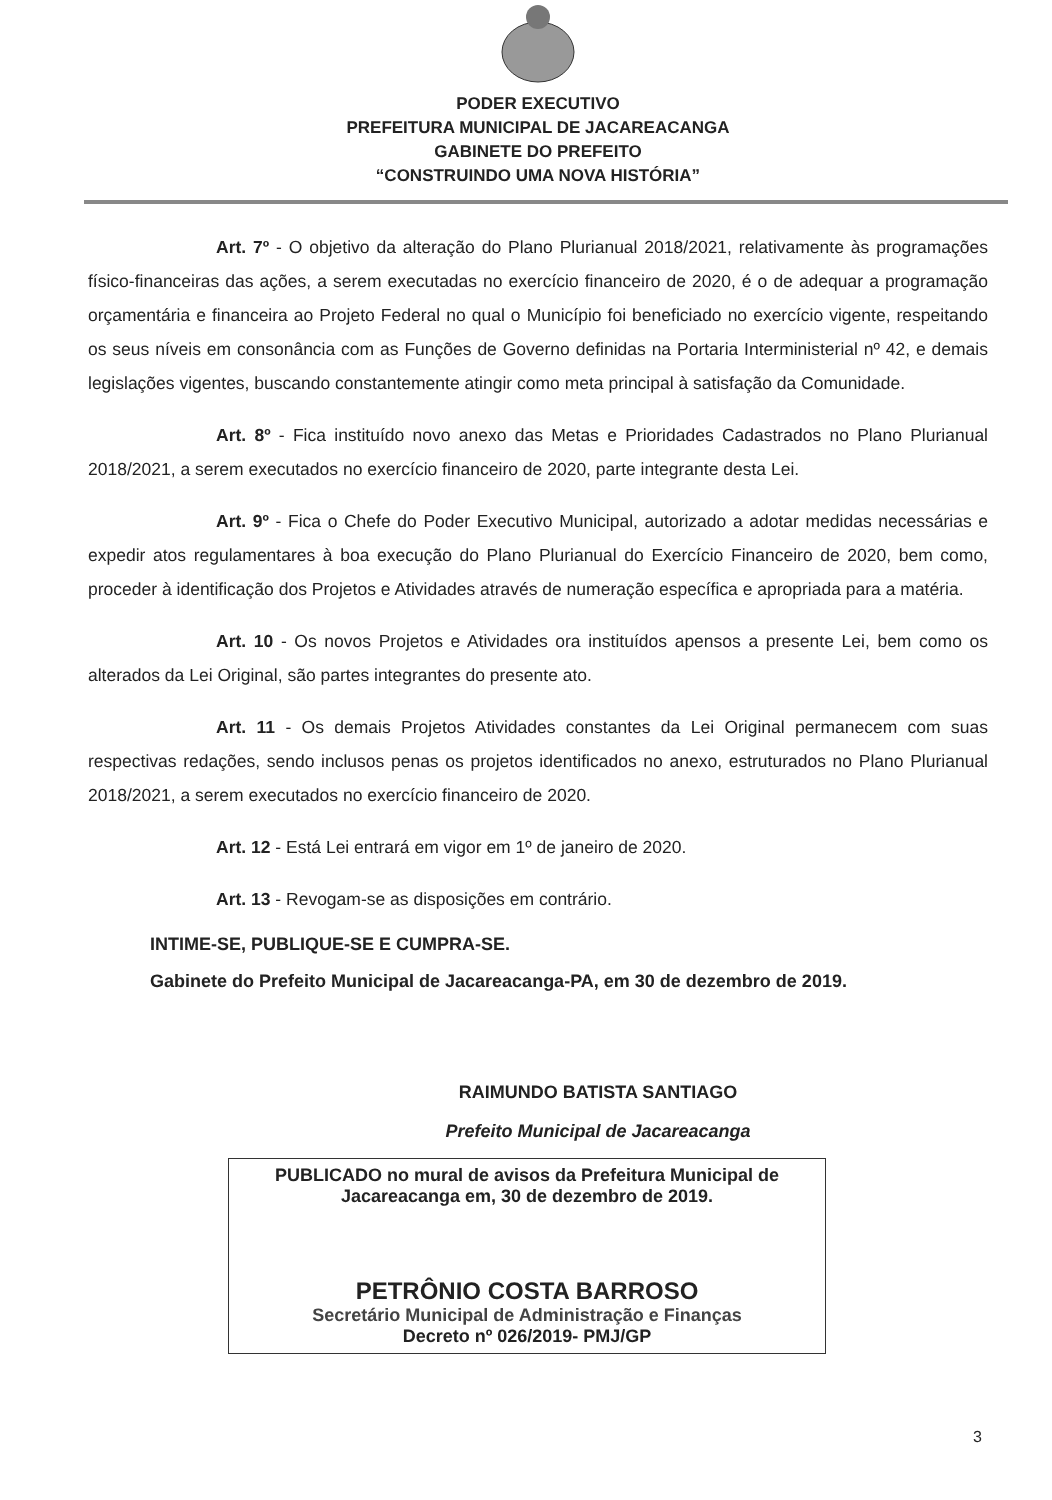PODER EXECUTIVO
PREFEITURA MUNICIPAL DE JACAREACANGA
GABINETE DO PREFEITO
“CONSTRUINDO UMA NOVA HISTÓRIA”
Art. 7º - O objetivo da alteração do Plano Plurianual 2018/2021, relativamente às programações físico-financeiras das ações, a serem executadas no exercício financeiro de 2020, é o de adequar a programação orçamentária e financeira ao Projeto Federal no qual o Município foi beneficiado no exercício vigente, respeitando os seus níveis em consonância com as Funções de Governo definidas na Portaria Interministerial nº 42, e demais legislações vigentes, buscando constantemente atingir como meta principal à satisfação da Comunidade.
Art. 8º - Fica instituído novo anexo das Metas e Prioridades Cadastrados no Plano Plurianual 2018/2021, a serem executados no exercício financeiro de 2020, parte integrante desta Lei.
Art. 9º - Fica o Chefe do Poder Executivo Municipal, autorizado a adotar medidas necessárias e expedir atos regulamentares à boa execução do Plano Plurianual do Exercício Financeiro de 2020, bem como, proceder à identificação dos Projetos e Atividades através de numeração específica e apropriada para a matéria.
Art. 10 - Os novos Projetos e Atividades ora instituídos apensos a presente Lei, bem como os alterados da Lei Original, são partes integrantes do presente ato.
Art. 11 - Os demais Projetos Atividades constantes da Lei Original permanecem com suas respectivas redações, sendo inclusos penas os projetos identificados no anexo, estruturados no Plano Plurianual 2018/2021, a serem executados no exercício financeiro de 2020.
Art. 12 - Está Lei entrará em vigor em 1º de janeiro de 2020.
Art. 13 - Revogam-se as disposições em contrário.
INTIME-SE, PUBLIQUE-SE E CUMPRA-SE.
Gabinete do Prefeito Municipal de Jacareacanga-PA, em 30 de dezembro de 2019.
RAIMUNDO BATISTA SANTIAGO
Prefeito Municipal de Jacareacanga
PUBLICADO no mural de avisos da Prefeitura Municipal de Jacareacanga em, 30 de dezembro de 2019.
PETRÔNIO COSTA BARROSO
Secretário Municipal de Administração e Finanças
Decreto nº 026/2019- PMJ/GP
3